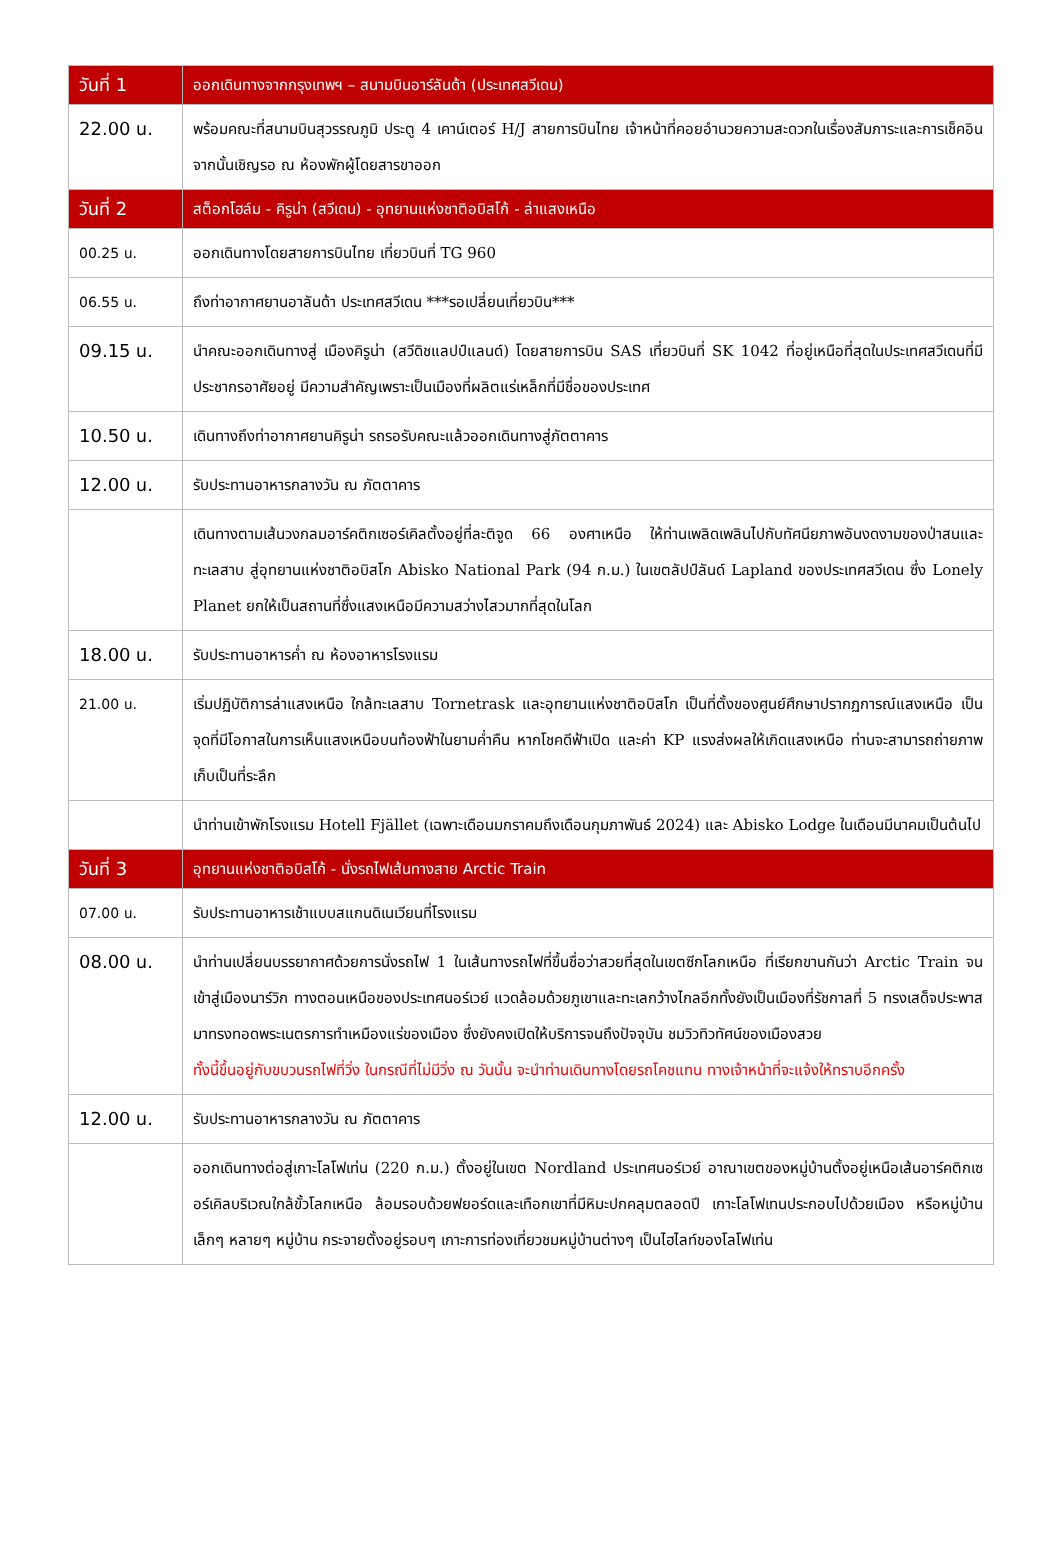| วันที่ 1 | ออกเดินทางจากกรุงเทพฯ – สนามบินอาร์ลันด้า (ประเทศสวีเดน) |
| --- | --- |
| 22.00 น. | พร้อมคณะที่สนามบินสุวรรณภูมิ ประตู 4 เคาน์เตอร์ H/J สายการบินไทย เจ้าหน้าที่คอยอำนวยความสะดวกในเรื่องสัมภาระและการเช็คอิน จากนั้นเชิญรอ ณ ห้องพักผู้โดยสารขาออก |
| วันที่ 2 | สต็อกโฮล์ม - คิรูน่า (สวีเดน) - อุทยานแห่งชาติอบิสโก้ - ล่าแสงเหนือ |
| 00.25 น. | ออกเดินทางโดยสายการบินไทย เที่ยวบินที่ TG 960 |
| 06.55 น. | ถึงท่าอากาศยานอาลันด้า ประเทศสวีเดน ***รอเปลี่ยนเที่ยวบิน*** |
| 09.15 น. | นำคณะออกเดินทางสู่ เมืองคิรูน่า (สวีดิชแลปป์แลนด์) โดยสายการบิน SAS เที่ยวบินที่ SK 1042 ที่อยู่เหนือที่สุดในประเทศสวีเดนที่มีประชากรอาศัยอยู่ มีความสำคัญเพราะเป็นเมืองที่ผลิตแร่เหล็กที่มีชื่อของประเทศ |
| 10.50 น. | เดินทางถึงท่าอากาศยานคิรูน่า รถรอรับคณะแล้วออกเดินทางสู่ภัตตาคาร |
| 12.00 น. | รับประทานอาหารกลางวัน ณ ภัตตาคาร |
| | เดินทางตามเส้นวงกลมอาร์คติกเซอร์เคิลตั้งอยู่ที่ละติจูด 66 องศาเหนือ ให้ท่านเพลิดเพลินไปกับทัศนียภาพอันงดงามของป่าสนและทะเลสาบ สู่อุทยานแห่งชาติอบิสโก Abisko National Park (94 ก.ม.) ในเขตลัปป์ลันด์ Lapland ของประเทศสวีเดน ซึ่ง Lonely Planet ยกให้เป็นสถานที่ซึ่งแสงเหนือมีความสว่างไสวมากที่สุดในโลก |
| 18.00 น. | รับประทานอาหารค่ำ ณ ห้องอาหารโรงแรม |
| 21.00 น. | เริ่มปฏิบัติการล่าแสงเหนือ ใกล้ทะเลสาบ Tornetrask และอุทยานแห่งชาติอบิสโก เป็นที่ตั้งของศูนย์ศึกษาปรากฏการณ์แสงเหนือ เป็นจุดที่มีโอกาสในการเห็นแสงเหนือบนท้องฟ้าในยามค่ำคืน หากโชคดีฟ้าเปิด และค่า KP แรงส่งผลให้เกิดแสงเหนือ ท่านจะสามารถถ่ายภาพเก็บเป็นที่ระลึก |
| | นำท่านเข้าพักโรงแรม Hotell Fjället (เฉพาะเดือนมกราคมถึงเดือนกุมภาพันธ์ 2024) และ Abisko Lodge ในเดือนมีนาคมเป็นต้นไป |
| วันที่ 3 | อุทยานแห่งชาติอบิสโก้ - นั่งรถไฟเส้นทางสาย Arctic Train |
| 07.00 น. | รับประทานอาหารเช้าแบบสแกนดิเนเวียนที่โรงแรม |
| 08.00 น. | นำท่านเปลี่ยนบรรยากาศด้วยการนั่งรถไฟ 1 ในเส้นทางรถไฟที่ขึ้นชื่อว่าสวยที่สุดในเขตซีกโลกเหนือ ที่เรียกขานกันว่า Arctic Train จนเข้าสู่เมืองนาร์วิก ทางตอนเหนือของประเทศนอร์เวย์ แวดล้อมด้วยภูเขาและทะเลกว้างไกลอีกทั้งยังเป็นเมืองที่รัชกาลที่ 5 ทรงเสด็จประพาสมาทรงทอดพระเนตรการทำเหมืองแร่ของเมือง ซึ่งยังคงเปิดให้บริการจนถึงปัจจุบัน ชมวิวทิวทัศน์ของเมืองสวย ทั้งนี้ขึ้นอยู่กับขบวนรถไฟที่วิ่ง ในกรณีที่ไม่มีวิ่ง ณ วันนั้น จะนำท่านเดินทางโดยรถโคชแทน ทางเจ้าหน้าที่จะแจ้งให้ทราบอีกครั้ง |
| 12.00 น. | รับประทานอาหารกลางวัน ณ ภัตตาคาร |
| | ออกเดินทางต่อสู่เกาะโลโฟเท่น (220 ก.ม.) ตั้งอยู่ในเขต Nordland ประเทศนอร์เวย์ อาณาเขตของหมู่บ้านตั้งอยู่เหนือเส้นอาร์คติกเซอร์เคิลบริเวณใกล้ขั้วโลกเหนือ ล้อมรอบด้วยฟยอร์ดและเทือกเขาที่มีหิมะปกคลุมตลอดปี เกาะโลโฟเทนประกอบไปด้วยเมือง หรือหมู่บ้านเล็กๆ หลายๆ หมู่บ้าน กระจายตั้งอยู่รอบๆ เกาะการท่องเที่ยวชมหมู่บ้านต่างๆ เป็นไฮไลท์ของโลโฟเท่น |